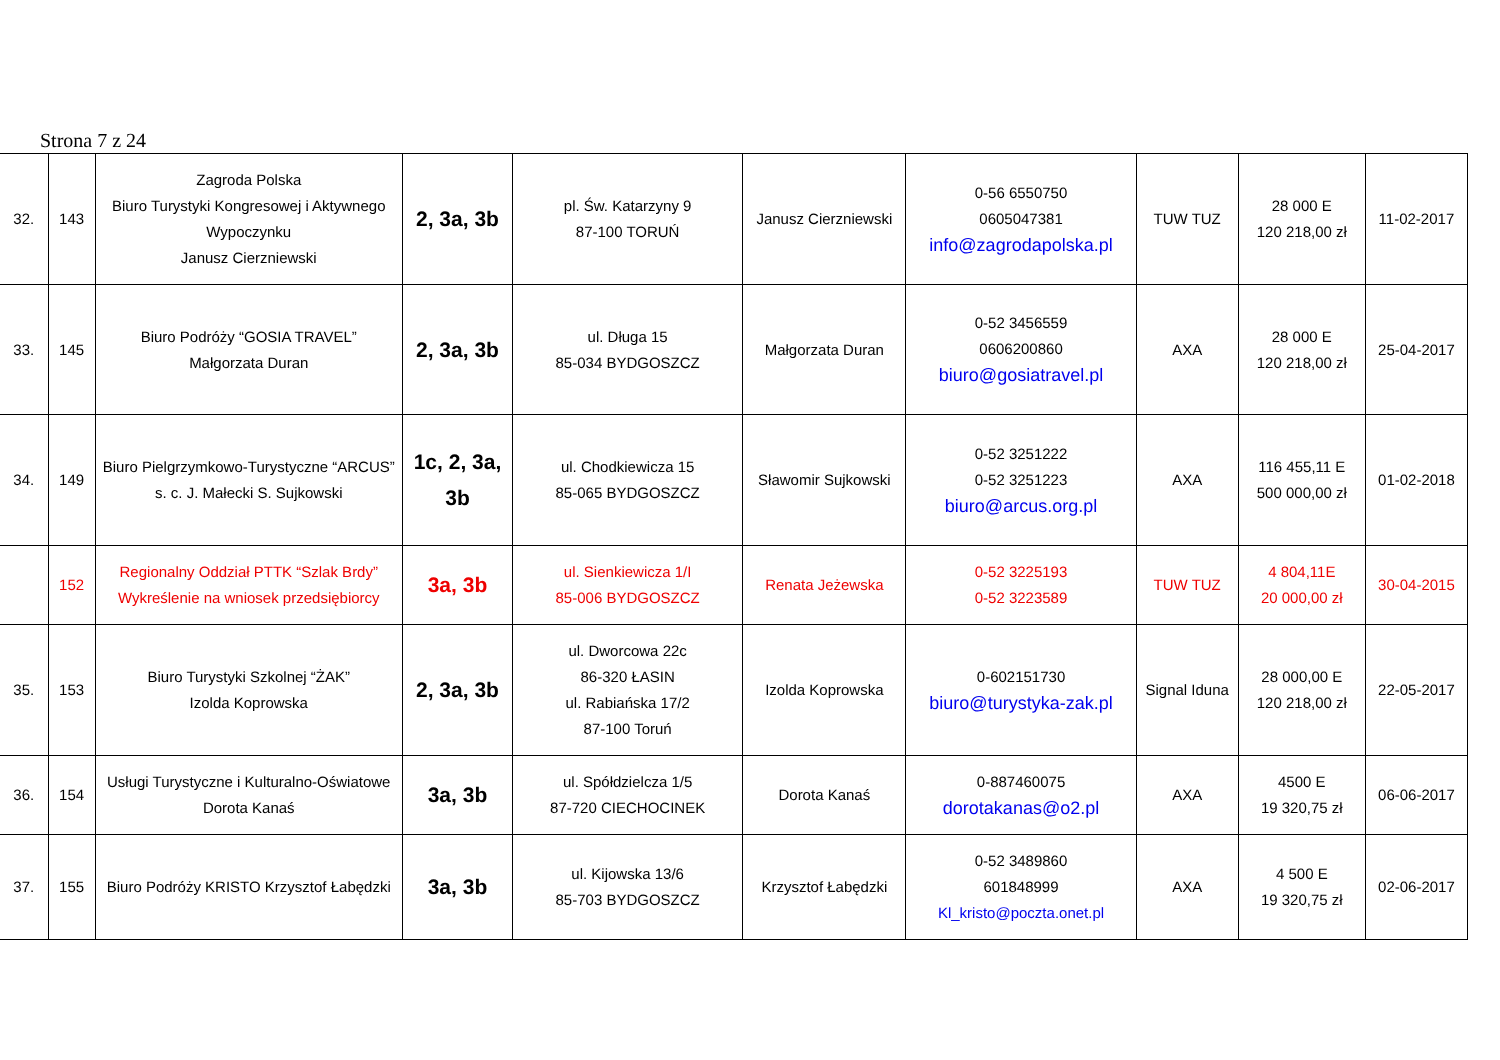Strona 7 z 24
| 32. | 143 | Zagroda Polska Biuro Turystyki Kongresowej i Aktywnego Wypoczynku Janusz Cierzniewski | 2, 3a, 3b | pl. Św. Katarzyny 9 87-100 TORUŃ | Janusz Cierzniewski | 0-56 6550750 0605047381 info@zagrodapolska.pl | TUW TUZ | 28 000 E 120 218,00 zł | 11-02-2017 |
| 33. | 145 | Biuro Podróży “GOSIA TRAVEL” Małgorzata Duran | 2, 3a, 3b | ul. Długa 15 85-034 BYDGOSZCZ | Małgorzata Duran | 0-52 3456559 0606200860 biuro@gosiatravel.pl | AXA | 28 000 E 120 218,00 zł | 25-04-2017 |
| 34. | 149 | Biuro Pielgrzymkowo-Turystyczne “ARCUS” s. c. J. Małecki S. Sujkowski | 1c, 2, 3a, 3b | ul. Chodkiewicza 15 85-065 BYDGOSZCZ | Sławomir Sujkowski | 0-52 3251222 0-52 3251223 biuro@arcus.org.pl | AXA | 116 455,11 E 500 000,00 zł | 01-02-2018 |
| | 152 | Regionalny Oddział PTTK “Szlak Brdy” Wykreślenie na wniosek przedsiębiorcy | 3a, 3b | ul. Sienkiewicza 1/I 85-006 BYDGOSZCZ | Renata Jeżewska | 0-52 3225193 0-52 3223589 | TUW TUZ | 4 804,11E 20 000,00 zł | 30-04-2015 |
| 35. | 153 | Biuro Turystyki Szkolnej “ŻAK” Izolda Koprowska | 2, 3a, 3b | ul. Dworcowa 22c 86-320 ŁASIN ul. Rabiańska 17/2 87-100 Toruń | Izolda Koprowska | 0-602151730 biuro@turystyka-zak.pl | Signal Iduna | 28 000,00 E 120 218,00 zł | 22-05-2017 |
| 36. | 154 | Usługi Turystyczne i Kulturalno-Oświatowe Dorota Kanaś | 3a, 3b | ul. Spółdzielcza 1/5 87-720 CIECHOCINEK | Dorota Kanaś | 0-887460075 dorotakanas@o2.pl | AXA | 4500 E 19 320,75 zł | 06-06-2017 |
| 37. | 155 | Biuro Podróży KRISTO Krzysztof Łabędzki | 3a, 3b | ul. Kijowska 13/6 85-703 BYDGOSZCZ | Krzysztof Łabędzki | 0-52 3489860 601848999 Kl_kristo@poczta.onet.pl | AXA | 4 500 E 19 320,75 zł | 02-06-2017 |